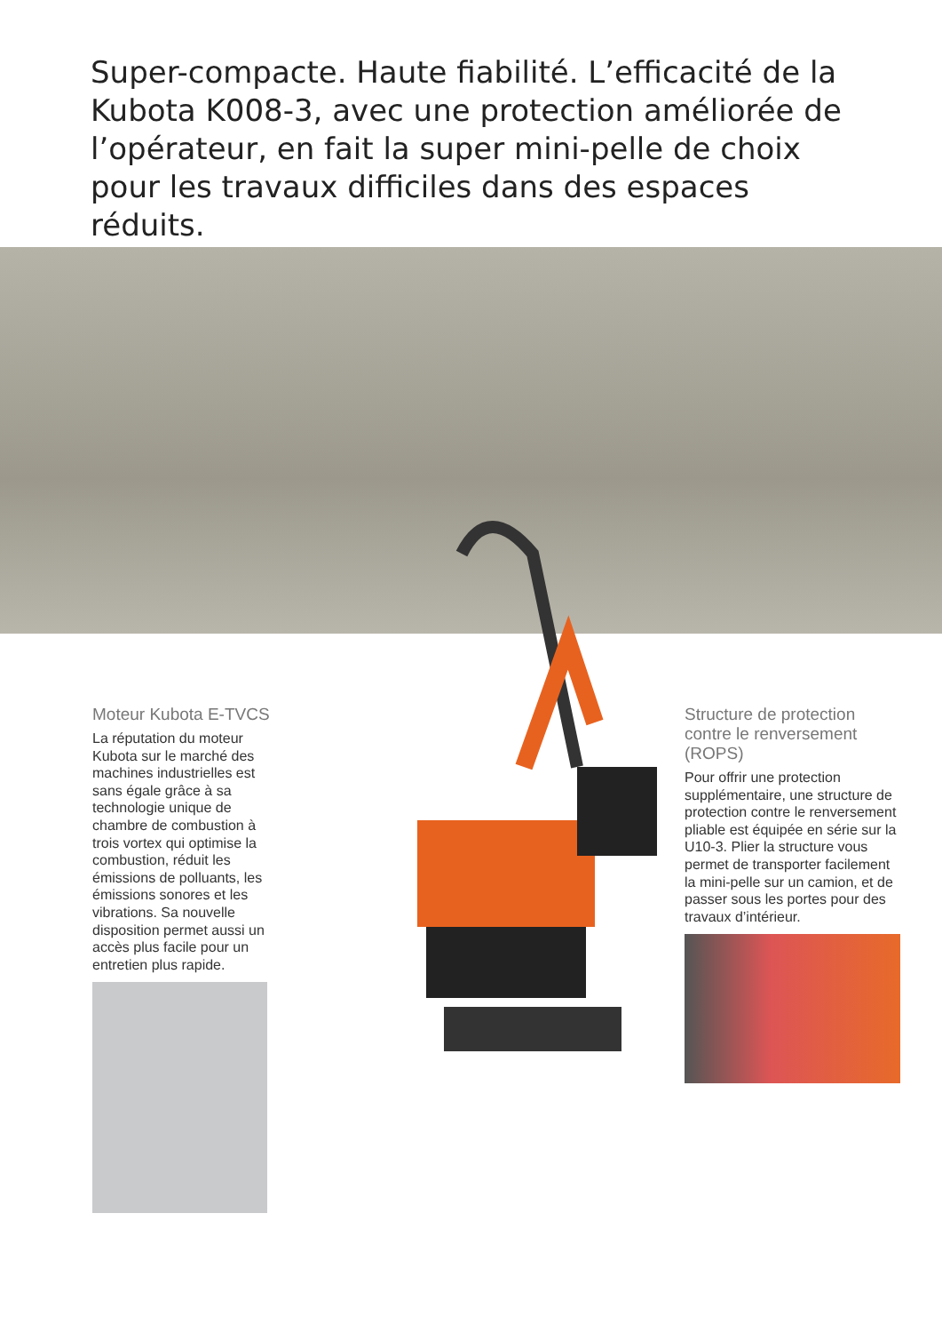Super-compacte. Haute fiabilité. L’efficacité de la Kubota K008-3, avec une protection améliorée de l’opérateur, en fait la super mini-pelle de choix pour les travaux difficiles dans des espaces réduits.
Moteur Kubota E-TVCS
La réputation du moteur Kubota sur le marché des machines industrielles est sans égale grâce à sa technologie unique de chambre de combustion à trois vortex qui optimise la combustion, réduit les émissions de polluants, les émissions sonores et les vibrations. Sa nouvelle disposition permet aussi un accès plus facile pour un entretien plus rapide.
Structure de protection contre le renversement (ROPS)
Pour offrir une protection supplémentaire, une structure de protection contre le renversement pliable est équipée en série sur la U10-3. Plier la structure vous permet de transporter facilement la mini-pelle sur un camion, et de passer sous les portes pour des travaux d’intérieur.